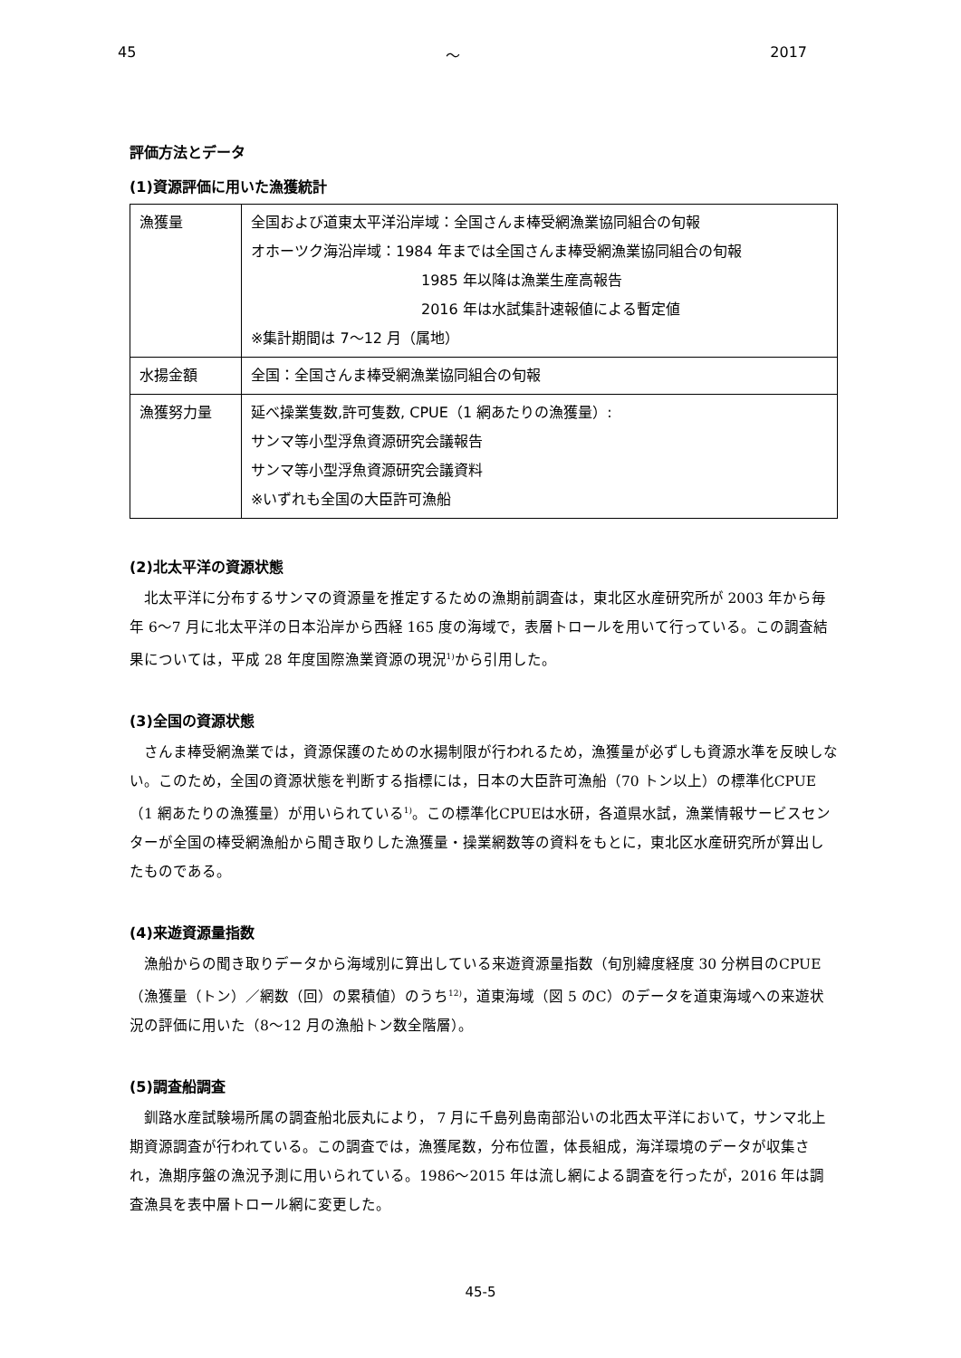45 ～ 2017
評価方法とデータ
(1)資源評価に用いた漁獲統計
| 漁獲量 | 全国および道東太平洋沿岸域：全国さんま棒受網漁業協同組合の旬報 オホーツク海沿岸域：1984 年までは全国さんま棒受網漁業協同組合の旬報 1985 年以降は漁業生産高報告 2016 年は水試集計速報値による暫定値 ※集計期間は 7～12 月（属地） |
| 水揚金額 | 全国：全国さんま棒受網漁業協同組合の旬報 |
| 漁獲努力量 | 延べ操業隻数,許可隻数, CPUE（1 網あたりの漁獲量）: サンマ等小型浮魚資源研究会議報告 サンマ等小型浮魚資源研究会議資料 ※いずれも全国の大臣許可漁船 |
(2)北太平洋の資源状態
北太平洋に分布するサンマの資源量を推定するための漁期前調査は，東北区水産研究所が 2003 年から毎年 6～7 月に北太平洋の日本沿岸から西経 165 度の海域で，表層トロールを用いて行っている。この調査結果については，平成 28 年度国際漁業資源の現況<sup>1)</sup>から引用した。
(3)全国の資源状態
さんま棒受網漁業では，資源保護のための水揚制限が行われるため，漁獲量が必ずしも資源水準を反映しない。このため，全国の資源状態を判断する指標には，日本の大臣許可漁船（70 トン以上）の標準化CPUE（1 網あたりの漁獲量）が用いられている<sup>1)</sup>。この標準化CPUEは水研，各道県水試，漁業情報サービスセンターが全国の棒受網漁船から聞き取りした漁獲量・操業網数等の資料をもとに，東北区水産研究所が算出したものである。
(4)来遊資源量指数
漁船からの聞き取りデータから海域別に算出している来遊資源量指数（旬別緯度経度 30 分桝目のCPUE（漁獲量（トン）／網数（回）の累積値）のうち<sup>12)</sup>，道東海域（図 5 のC）のデータを道東海域への来遊状況の評価に用いた（8～12 月の漁船トン数全階層）。
(5)調査船調査
釧路水産試験場所属の調査船北辰丸により， 7 月に千島列島南部沿いの北西太平洋において，サンマ北上期資源調査が行われている。この調査では，漁獲尾数，分布位置，体長組成，海洋環境のデータが収集され，漁期序盤の漁況予測に用いられている。1986～2015 年は流し網による調査を行ったが，2016 年は調査漁具を表中層トロール網に変更した。
45-5